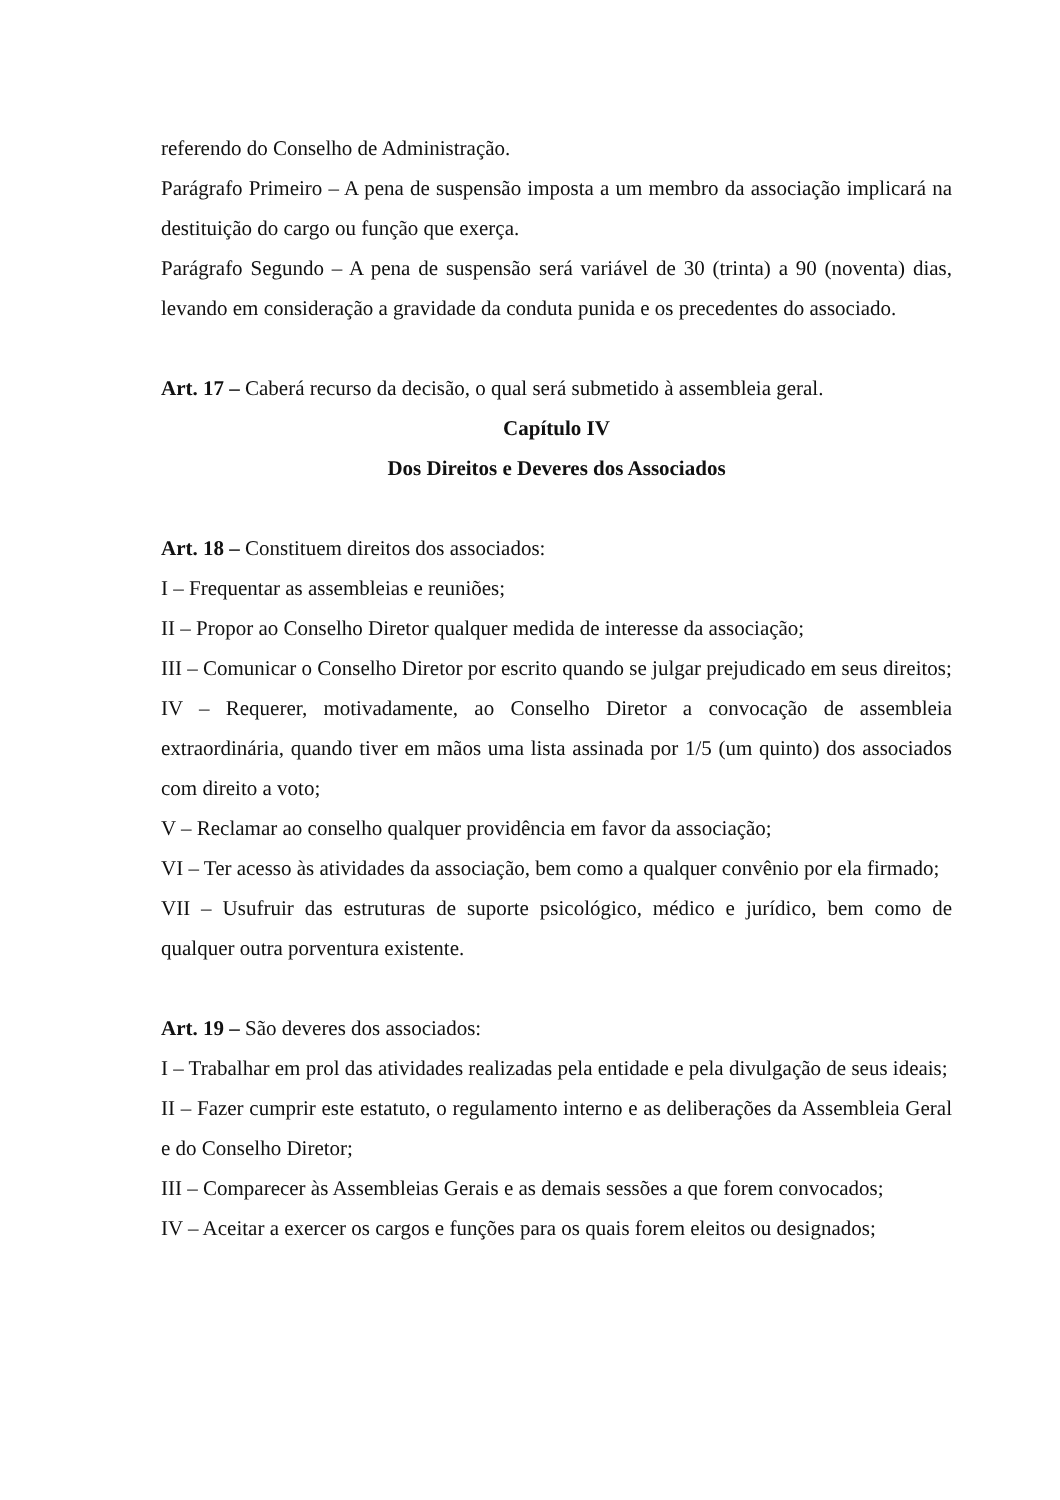referendo do Conselho de Administração.
Parágrafo Primeiro – A pena de suspensão imposta a um membro da associação implicará na destituição do cargo ou função que exerça.
Parágrafo Segundo – A pena de suspensão será variável de 30 (trinta) a 90 (noventa) dias, levando em consideração a gravidade da conduta punida e os precedentes do associado.
Art. 17 – Caberá recurso da decisão, o qual será submetido à assembleia geral.
Capítulo IV
Dos Direitos e Deveres dos Associados
Art. 18 – Constituem direitos dos associados:
I – Frequentar as assembleias e reuniões;
II – Propor ao Conselho Diretor qualquer medida de interesse da associação;
III – Comunicar o Conselho Diretor por escrito quando se julgar prejudicado em seus direitos;
IV – Requerer, motivadamente, ao Conselho Diretor a convocação de assembleia extraordinária, quando tiver em mãos uma lista assinada por 1/5 (um quinto) dos associados com direito a voto;
V – Reclamar ao conselho qualquer providência em favor da associação;
VI – Ter acesso às atividades da associação, bem como a qualquer convênio por ela firmado;
VII – Usufruir das estruturas de suporte psicológico, médico e jurídico, bem como de qualquer outra porventura existente.
Art. 19 – São deveres dos associados:
I – Trabalhar em prol das atividades realizadas pela entidade e pela divulgação de seus ideais;
II – Fazer cumprir este estatuto, o regulamento interno e as deliberações da Assembleia Geral e do Conselho Diretor;
III – Comparecer às Assembleias Gerais e as demais sessões a que forem convocados;
IV – Aceitar a exercer os cargos e funções para os quais forem eleitos ou designados;